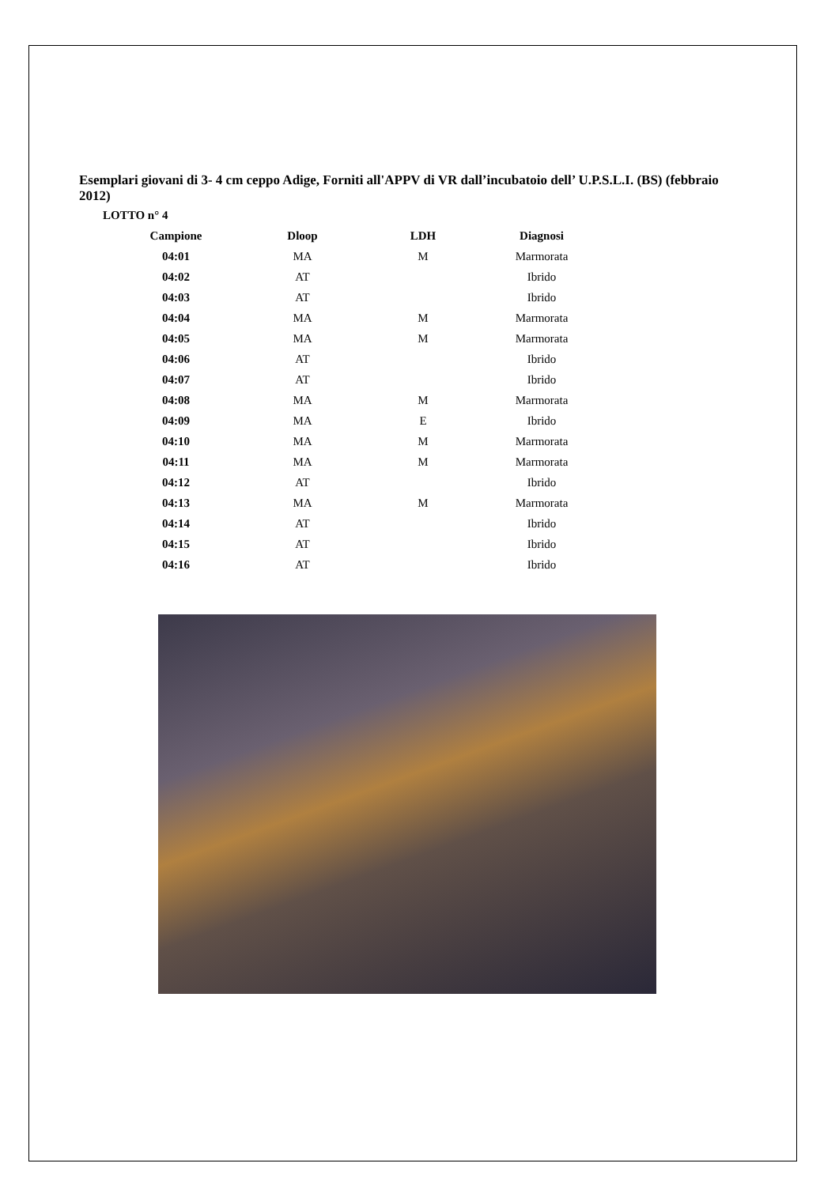Esemplari giovani di 3- 4 cm ceppo Adige, Forniti all'APPV di VR dall’incubatoio dell’ U.P.S.L.I. (BS) (febbraio 2012)
LOTTO n° 4
| Campione | Dloop | LDH | Diagnosi |
| --- | --- | --- | --- |
| 04:01 | MA | M | Marmorata |
| 04:02 | AT | | Ibrido |
| 04:03 | AT | | Ibrido |
| 04:04 | MA | M | Marmorata |
| 04:05 | MA | M | Marmorata |
| 04:06 | AT | | Ibrido |
| 04:07 | AT | | Ibrido |
| 04:08 | MA | M | Marmorata |
| 04:09 | MA | E | Ibrido |
| 04:10 | MA | M | Marmorata |
| 04:11 | MA | M | Marmorata |
| 04:12 | AT | | Ibrido |
| 04:13 | MA | M | Marmorata |
| 04:14 | AT | | Ibrido |
| 04:15 | AT | | Ibrido |
| 04:16 | AT | | Ibrido |